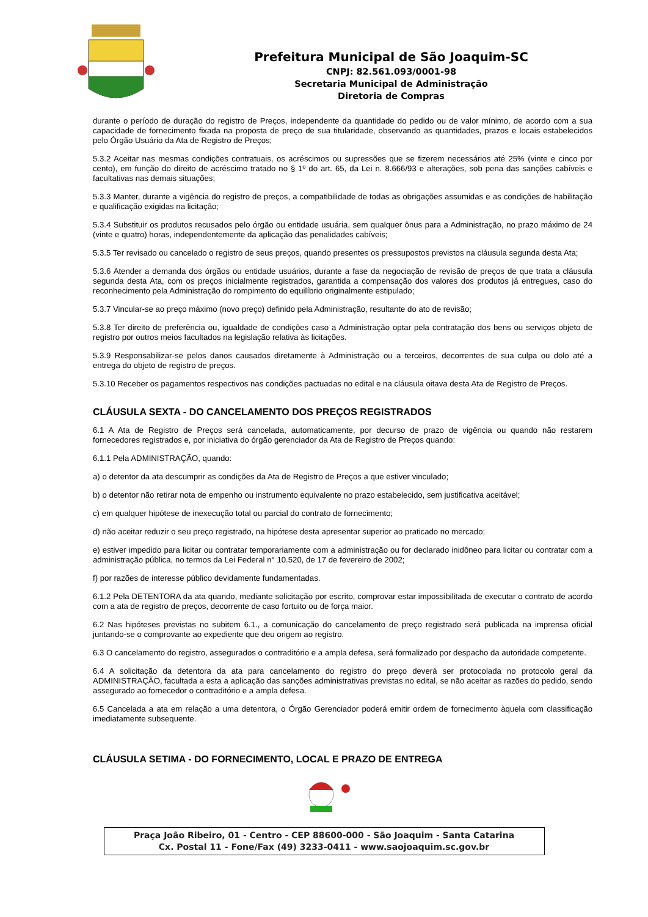Prefeitura Municipal de São Joaquim-SC
CNPJ: 82.561.093/0001-98
Secretaria Municipal de Administração
Diretoria de Compras
durante o período de duração do registro de Preços, independente da quantidade do pedido ou de valor mínimo, de acordo com a sua capacidade de fornecimento fixada na proposta de preço de sua titularidade, observando as quantidades, prazos e locais estabelecidos pelo Órgão Usuário da Ata de Registro de Preços;
5.3.2 Aceitar nas mesmas condições contratuais, os acréscimos ou supressões que se fizerem necessários até 25% (vinte e cinco por cento), em função do direito de acréscimo tratado no § 1º do art. 65, da Lei n. 8.666/93 e alterações, sob pena das sanções cabíveis e facultativas nas demais situações;
5.3.3 Manter, durante a vigência do registro de preços, a compatibilidade de todas as obrigações assumidas e as condições de habilitação e qualificação exigidas na licitação;
5.3.4 Substituir os produtos recusados pelo órgão ou entidade usuária, sem qualquer ônus para a Administração, no prazo máximo de 24 (vinte e quatro) horas, independentemente da aplicação das penalidades cabíveis;
5.3.5 Ter revisado ou cancelado o registro de seus preços, quando presentes os pressupostos previstos na cláusula segunda desta Ata;
5.3.6 Atender a demanda dos órgãos ou entidade usuários, durante a fase da negociação de revisão de preços de que trata a cláusula segunda desta Ata, com os preços inicialmente registrados, garantida a compensação dos valores dos produtos já entregues, caso do reconhecimento pela Administração do rompimento do equilíbrio originalmente estipulado;
5.3.7 Vincular-se ao preço máximo (novo preço) definido pela Administração, resultante do ato de revisão;
5.3.8 Ter direito de preferência ou, igualdade de condições caso a Administração optar pela contratação dos bens ou serviços objeto de registro por outros meios facultados na legislação relativa às licitações.
5.3.9 Responsabilizar-se pelos danos causados diretamente à Administração ou a terceiros, decorrentes de sua culpa ou dolo até a entrega do objeto de registro de preços.
5.3.10 Receber os pagamentos respectivos nas condições pactuadas no edital e na cláusula oitava desta Ata de Registro de Preços.
CLÁUSULA SEXTA - DO CANCELAMENTO DOS PREÇOS REGISTRADOS
6.1 A Ata de Registro de Preços será cancelada, automaticamente, por decurso de prazo de vigência ou quando não restarem fornecedores registrados e, por iniciativa do órgão gerenciador da Ata de Registro de Preços quando:
6.1.1 Pela ADMINISTRAÇÃO, quando:
a) o detentor da ata descumprir as condições da Ata de Registro de Preços a que estiver vinculado;
b) o detentor não retirar nota de empenho ou instrumento equivalente no prazo estabelecido, sem justificativa aceitável;
c) em qualquer hipótese de inexecução total ou parcial do contrato de fornecimento;
d) não aceitar reduzir o seu preço registrado, na hipótese desta apresentar superior ao praticado no mercado;
e) estiver impedido para licitar ou contratar temporariamente com a administração ou for declarado inidôneo para licitar ou contratar com a administração pública, no termos da Lei Federal n° 10.520, de 17 de fevereiro de 2002;
f) por razões de interesse público devidamente fundamentadas.
6.1.2 Pela DETENTORA da ata quando, mediante solicitação por escrito, comprovar estar impossibilitada de executar o contrato de acordo com a ata de registro de preços, decorrente de caso fortuito ou de força maior.
6.2 Nas hipóteses previstas no subitem 6.1., a comunicação do cancelamento de preço registrado será publicada na imprensa oficial juntando-se o comprovante ao expediente que deu origem ao registro.
6.3 O cancelamento do registro, assegurados o contraditório e a ampla defesa, será formalizado por despacho da autoridade competente.
6.4 A solicitação da detentora da ata para cancelamento do registro do preço deverá ser protocolada no protocolo geral da ADMINISTRAÇÃO, facultada a esta a aplicação das sanções administrativas previstas no edital, se não aceitar as razões do pedido, sendo assegurado ao fornecedor o contraditório e a ampla defesa.
6.5 Cancelada a ata em relação a uma detentora, o Órgão Gerenciador poderá emitir ordem de fornecimento àquela com classificação imediatamente subsequente.
CLÁUSULA SETIMA - DO FORNECIMENTO, LOCAL E PRAZO DE ENTREGA
Praça João Ribeiro, 01 - Centro - CEP 88600-000 - São Joaquim - Santa Catarina
Cx. Postal 11 - Fone/Fax (49) 3233-0411 - www.saojoaquim.sc.gov.br